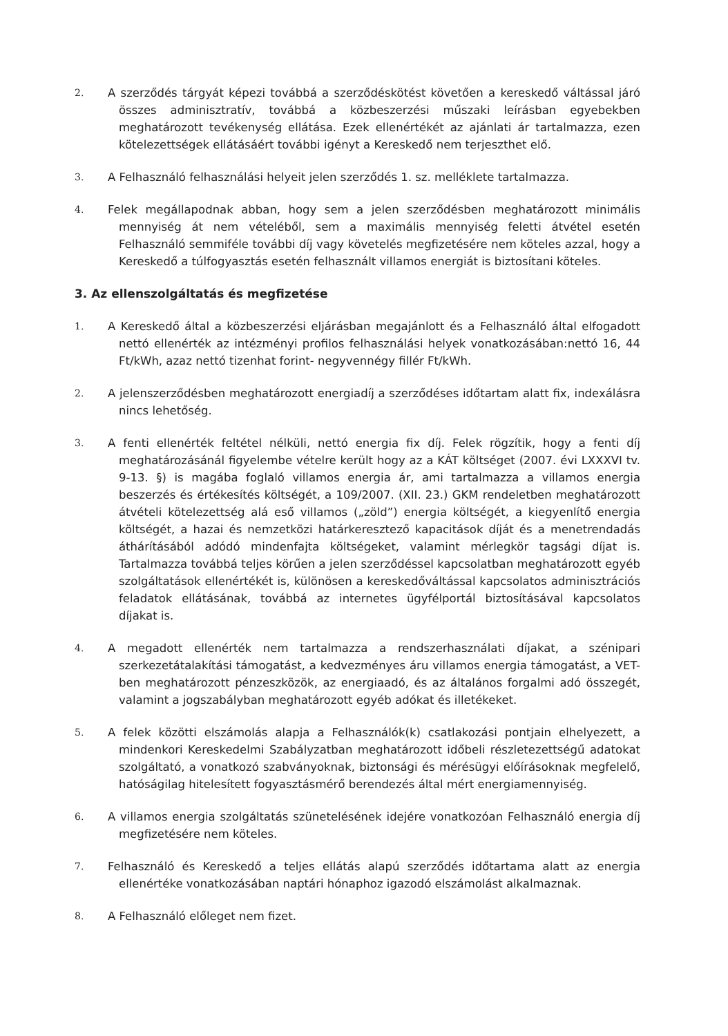2.
A szerződés tárgyát képezi továbbá a szerződéskötést követően a kereskedő váltással járó összes adminisztratív, továbbá a közbeszerzési műszaki leírásban egyebekben meghatározott tevékenység ellátása. Ezek ellenértékét az ajánlati ár tartalmazza, ezen kötelezettségek ellátásáért további igényt a Kereskedő nem terjeszthet elő.
3.
A Felhasználó felhasználási helyeit jelen szerződés 1. sz. melléklete tartalmazza.
4.
Felek megállapodnak abban, hogy sem a jelen szerződésben meghatározott minimális mennyiség át nem vételéből, sem a maximális mennyiség feletti átvétel esetén Felhasználó semmiféle további díj vagy követelés megfizetésére nem köteles azzal, hogy a Kereskedő a túlfogyasztás esetén felhasznált villamos energiát is biztosítani köteles.
3. Az ellenszolgáltatás és megfizetése
1.
A Kereskedő által a közbeszerzési eljárásban megajánlott és a Felhasználó által elfogadott nettó ellenérték az intézményi profilos felhasználási helyek vonatkozásában:nettó 16, 44 Ft/kWh, azaz nettó tizenhat forint- negyvennégy fillér Ft/kWh.
2.
A jelenszerződésben meghatározott energiadíj a szerződéses időtartam alatt fix, indexálásra nincs lehetőség.
3.
A fenti ellenérték feltétel nélküli, nettó energia fix díj. Felek rögzítik, hogy a fenti díj meghatározásánál figyelembe vételre került hogy az a KÁT költséget (2007. évi LXXXVI tv. 9-13. §) is magába foglaló villamos energia ár, ami tartalmazza a villamos energia beszerzés és értékesítés költségét, a 109/2007. (XII. 23.) GKM rendeletben meghatározott átvételi kötelezettség alá eső villamos („zöld”) energia költségét, a kiegyenlítő energia költségét, a hazai és nemzetközi határkeresztező kapacitások díját és a menetrendadás áthárításából adódó mindenfajta költségeket, valamint mérlegkör tagsági díjat is. Tartalmazza továbbá teljes körűen a jelen szerződéssel kapcsolatban meghatározott egyéb szolgáltatások ellenértékét is, különösen a kereskedőváltással kapcsolatos adminisztrációs feladatok ellátásának, továbbá az internetes ügyfélportál biztosításával kapcsolatos díjakat is.
4.
A megadott ellenérték nem tartalmazza a rendszerhasználati díjakat, a szénipari szerkezetátalakítási támogatást, a kedvezményes áru villamos energia támogatást, a VET-ben meghatározott pénzeszközök, az energiaadó, és az általános forgalmi adó összegét, valamint a jogszabályban meghatározott egyéb adókat és illetékeket.
5.
A felek közötti elszámolás alapja a Felhasználók(k) csatlakozási pontjain elhelyezett, a mindenkori Kereskedelmi Szabályzatban meghatározott időbeli részletezettségű adatokat szolgáltató, a vonatkozó szabványoknak, biztonsági és mérésügyi előírásoknak megfelelő, hatóságilag hitelesített fogyasztásmérő berendezés által mért energiamennyiség.
6.
A villamos energia szolgáltatás szünetelésének idejére vonatkozóan Felhasználó energia díj megfizetésére nem köteles.
7.
Felhasználó és Kereskedő a teljes ellátás alapú szerződés időtartama alatt az energia ellenértéke vonatkozásában naptári hónaphoz igazodó elszámolást alkalmaznak.
8.
A Felhasználó előleget nem fizet.